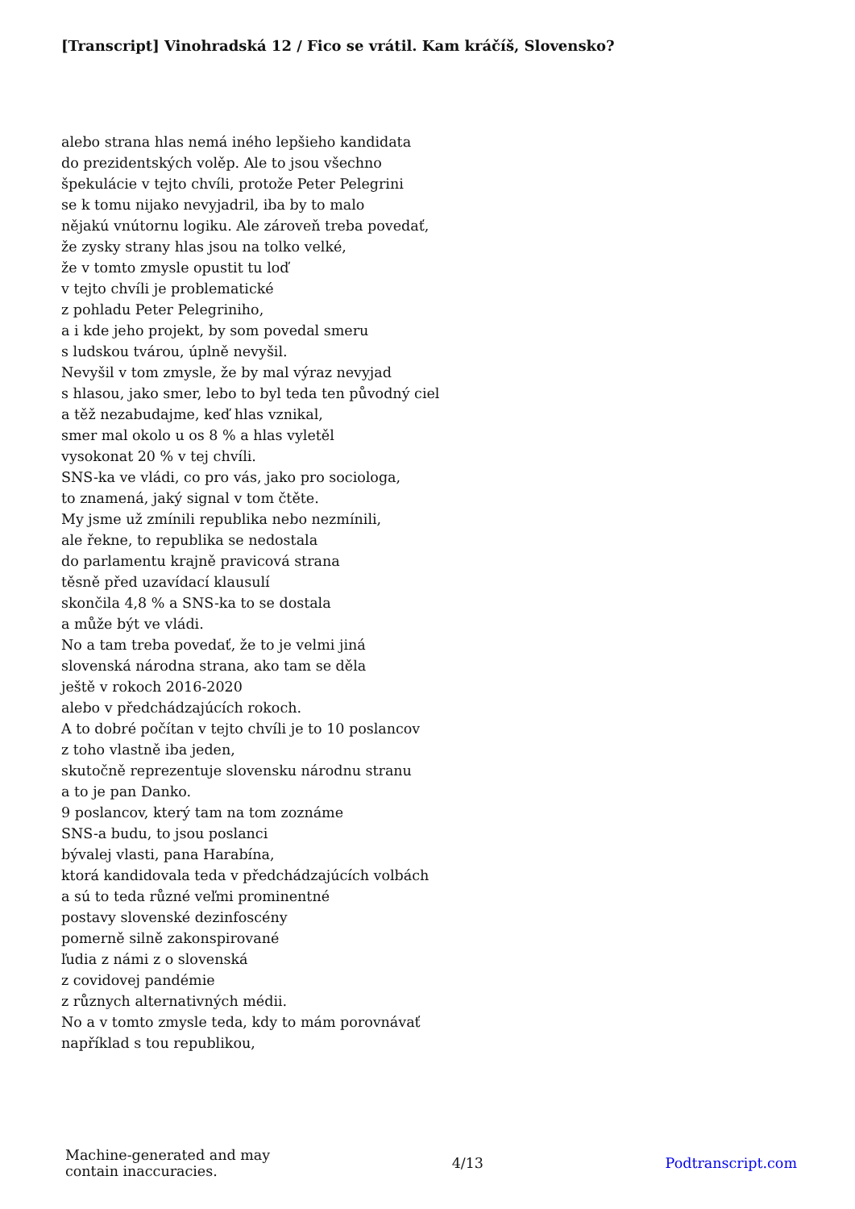[Transcript] Vinohradská 12 / Fico se vrátil. Kam kráčíš, Slovensko?
alebo strana hlas nemá iného lepšieho kandidata
do prezidentských volěp. Ale to jsou všechno
špekulácie v tejto chvíli, protože Peter Pelegrini
se k tomu nijako nevyjadril, iba by to malo
nějakú vnútornu logiku. Ale zároveň treba povedať,
že zysky strany hlas jsou na tolko velké,
že v tomto zmysle opustit tu loď
v tejto chvíli je problematické
z pohladu Peter Pelegriniho,
a i kde jeho projekt, by som povedal smeru
s ludskou tvárou, úplně nevyšil.
Nevyšil v tom zmysle, že by mal výraz nevyjad
s hlasou, jako smer, lebo to byl teda ten původný ciel
a těž nezabudajme, keď hlas vznikal,
smer mal okolo u os 8 % a hlas vyletěl
vysokonat 20 % v tej chvíli.
SNS-ka ve vládi, co pro vás, jako pro sociologa,
to znamená, jaký signal v tom čtěte.
My jsme už zmínili republika nebo nezmínili,
ale řekne, to republika se nedostala
do parlamentu krajně pravicová strana
těsně před uzavídací klausulí
skončila 4,8 % a SNS-ka to se dostala
a může být ve vládi.
No a tam treba povedať, že to je velmi jiná
slovenská národna strana, ako tam se děla
ještě v rokoch 2016-2020
alebo v předchádzajúcích rokoch.
A to dobré počítan v tejto chvíli je to 10 poslancov
z toho vlastně iba jeden,
skutočně reprezentuje slovensku národnu stranu
a to je pan Danko.
9 poslancov, který tam na tom zoznáme
SNS-a budu, to jsou poslanci
bývalej vlasti, pana Harabína,
ktorá kandidovala teda v předchádzajúcích volbách
a sú to teda různé veľmi prominentné
postavy slovenské dezinfoscény
pomerně silně zakonspirované
ľudia z námi z o slovenská
z covidovej pandémie
z různych alternativných médii.
No a v tomto zmysle teda, kdy to mám porovnávať
například s tou republikou,
Machine-generated and may
contain inaccuracies.
4/13 Podtranscript.com